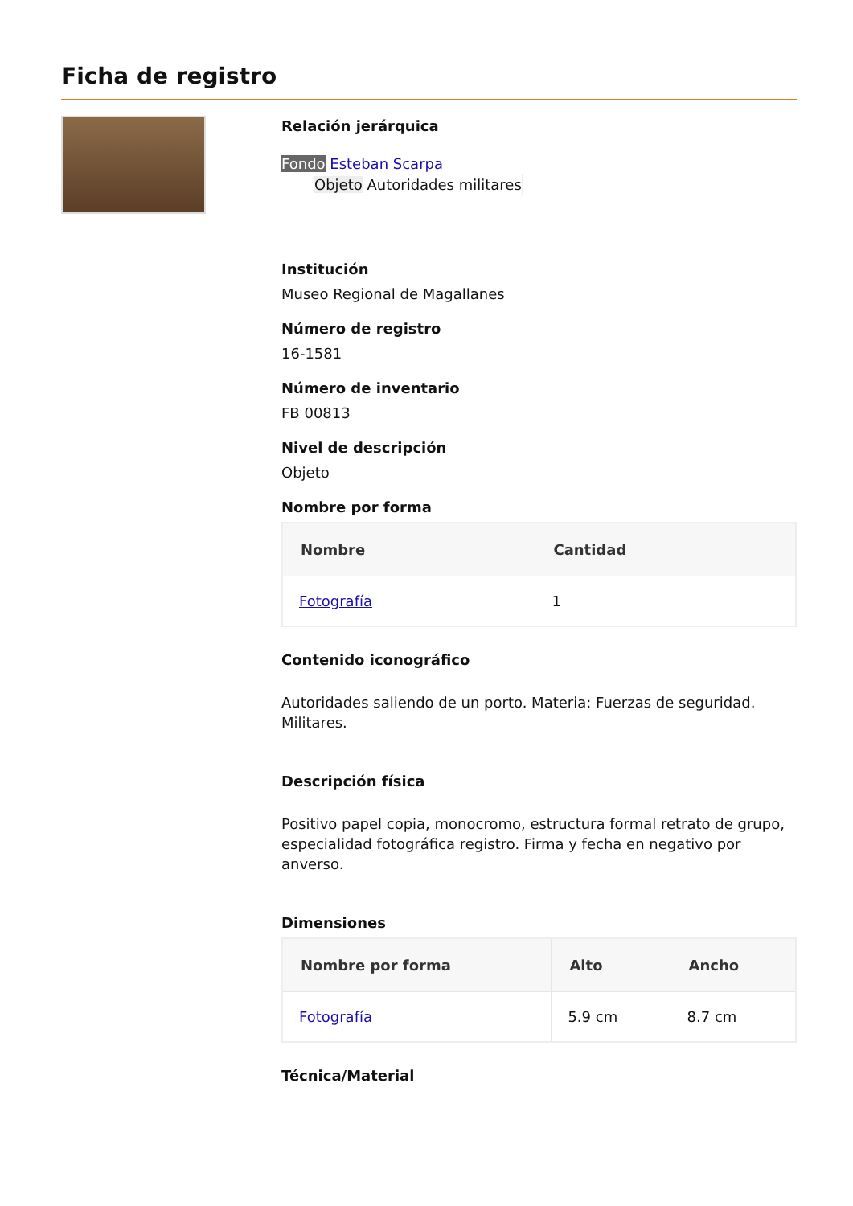Ficha de registro
Relación jerárquica
Fondo Esteban Scarpa
Objeto Autoridades militares
Institución
Museo Regional de Magallanes
Número de registro
16-1581
Número de inventario
FB 00813
Nivel de descripción
Objeto
Nombre por forma
| Nombre | Cantidad |
| --- | --- |
| Fotografía | 1 |
Contenido iconográfico
Autoridades saliendo de un porto. Materia: Fuerzas de seguridad. Militares.
Descripción física
Positivo papel copia, monocromo, estructura formal retrato de grupo, especialidad fotográfica registro. Firma y fecha en negativo por anverso.
Dimensiones
| Nombre por forma | Alto | Ancho |
| --- | --- | --- |
| Fotografía | 5.9 cm | 8.7 cm |
Técnica/Material